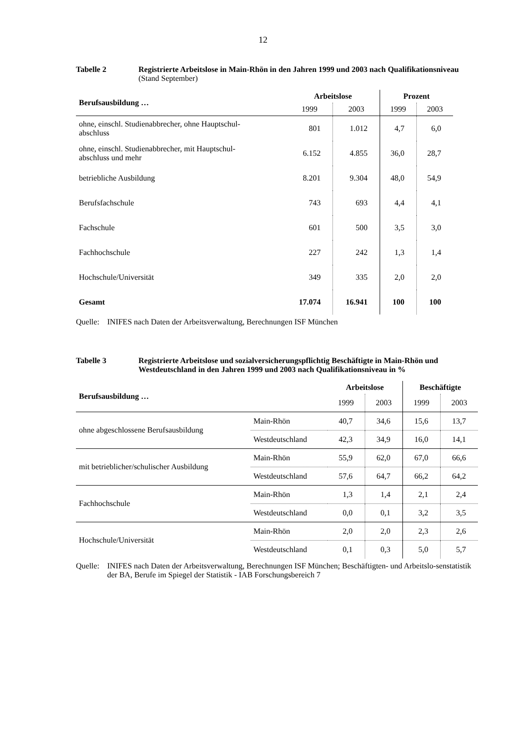12
Tabelle 2 Registrierte Arbeitslose in Main-Rhön in den Jahren 1999 und 2003 nach Qualifikationsniveau (Stand September)
| Berufsausbildung … | Arbeitslose | | Prozent | |
| --- | --- | --- | --- | --- |
| | 1999 | 2003 | 1999 | 2003 |
| ohne, einschl. Studienabbrecher, ohne Hauptschul- abschluss | 801 | 1.012 | 4,7 | 6,0 |
| ohne, einschl. Studienabbrecher, mit Hauptschul- abschluss und mehr | 6.152 | 4.855 | 36,0 | 28,7 |
| betriebliche Ausbildung | 8.201 | 9.304 | 48,0 | 54,9 |
| Berufsfachschule | 743 | 693 | 4,4 | 4,1 |
| Fachschule | 601 | 500 | 3,5 | 3,0 |
| Fachhochschule | 227 | 242 | 1,3 | 1,4 |
| Hochschule/Universität | 349 | 335 | 2,0 | 2,0 |
| Gesamt | 17.074 | 16.941 | 100 | 100 |
Quelle:
INIFES nach Daten der Arbeitsverwaltung, Berechnungen ISF München
Tabelle 3 Registrierte Arbeitslose und sozialversicherungspflichtig Beschäftigte in Main-Rhön und Westdeutschland in den Jahren 1999 und 2003 nach Qualifikationsniveau in %
| Berufsausbildung … | | Arbeitslose | | Beschäftigte | |
| --- | --- | --- | --- | --- | --- |
| | | 1999 | 2003 | 1999 | 2003 |
| ohne abgeschlossene Berufsausbildung | Main-Rhön | 40,7 | 34,6 | 15,6 | 13,7 |
| | Westdeutschland | 42,3 | 34,9 | 16,0 | 14,1 |
| mit betrieblicher/schulischer Ausbildung | Main-Rhön | 55,9 | 62,0 | 67,0 | 66,6 |
| | Westdeutschland | 57,6 | 64,7 | 66,2 | 64,2 |
| Fachhochschule | Main-Rhön | 1,3 | 1,4 | 2,1 | 2,4 |
| | Westdeutschland | 0,0 | 0,1 | 3,2 | 3,5 |
| Hochschule/Universität | Main-Rhön | 2,0 | 2,0 | 2,3 | 2,6 |
| | Westdeutschland | 0,1 | 0,3 | 5,0 | 5,7 |
Quelle:
INIFES nach Daten der Arbeitsverwaltung, Berechnungen ISF München; Beschäftigten- und Arbeitslo-senstatistik der BA, Berufe im Spiegel der Statistik - IAB Forschungsbereich 7